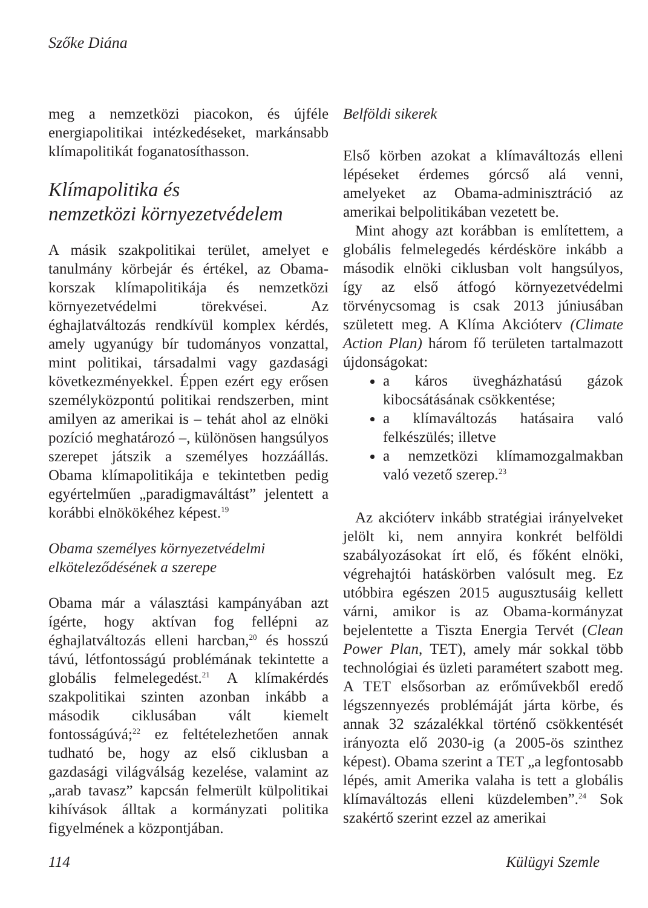Szőke Diána
meg a nemzetközi piacokon, és újféle energiapolitikai intézkedéseket, markánsabb klímapolitikát foganatosíthasson.
Klímapolitika és
nemzetközi környezetvédelem
A másik szakpolitikai terület, amelyet e tanulmány körbejár és értékel, az Obama-korszak klímapolitikája és nemzetközi környezetvédelmi törekvései. Az éghajlatváltozás rendkívül komplex kérdés, amely ugyanúgy bír tudományos vonzattal, mint politikai, társadalmi vagy gazdasági következményekkel. Éppen ezért egy erősen személyközpontú politikai rendszerben, mint amilyen az amerikai is – tehát ahol az elnöki pozíció meghatározó –, különösen hangsúlyos szerepet játszik a személyes hozzáállás. Obama klímapolitikája e tekintetben pedig egyértelműen „paradigmaváltást” jelentett a korábbi elnökökéhez képest.<sup>19</sup>
Obama személyes környezetvédelmi elköteleződésének a szerepe
Obama már a választási kampányában azt ígérte, hogy aktívan fog fellépni az éghajlatváltozás elleni harcban,<sup>20</sup> és hosszú távú, létfontosságú problémának tekintette a globális felmelegedést.<sup>21</sup> A klímakérdés szakpolitikai szinten azonban inkább a második ciklusában vált kiemelt fontosságúvá;<sup>22</sup> ez feltételezhetően annak tudható be, hogy az első ciklusban a gazdasági világválság kezelése, valamint az „arab tavasz” kapcsán felmerült külpolitikai kihívások álltak a kormányzati politika figyelmének a központjában.
Belföldi sikerek
Első körben azokat a klímaváltozás elleni lépéseket érdemes górcső alá venni, amelyeket az Obama-adminisztráció az amerikai belpolitikában vezetett be.
Mint ahogy azt korábban is említettem, a globális felmelegedés kérdésköre inkább a második elnöki ciklusban volt hangsúlyos, így az első átfogó környezetvédelmi törvénycsomag is csak 2013 júniusában született meg. A Klíma Akcióterv (Climate Action Plan) három fő területen tartalmazott újdonságokat:
a káros üvegházhatású gázok kibocsátásának csökkentése;
a klímaváltozás hatásaira való felkészülés; illetve
a nemzetközi klímamozgalmakban való vezető szerep.<sup>23</sup>
Az akcióterv inkább stratégiai irányelveket jelölt ki, nem annyira konkrét belföldi szabályozásokat írt elő, és főként elnöki, végrehajtói hatáskörben valósult meg. Ez utóbbira egészen 2015 augusztusáig kellett várni, amikor is az Obama-kormányzat bejelentette a Tiszta Energia Tervét (Clean Power Plan, TET), amely már sokkal több technológiai és üzleti paramétert szabott meg. A TET elsősorban az erőművekből eredő légszennyezés problémáját járta körbe, és annak 32 százalékkal történő csökkentését irányozta elő 2030-ig (a 2005-ös szinthez képest). Obama szerint a TET „a legfontosabb lépés, amit Amerika valaha is tett a globális klímaváltozás elleni küzdelemben”.<sup>24</sup> Sok szakértő szerint ezzel az amerikai
114 Külügyi Szemle